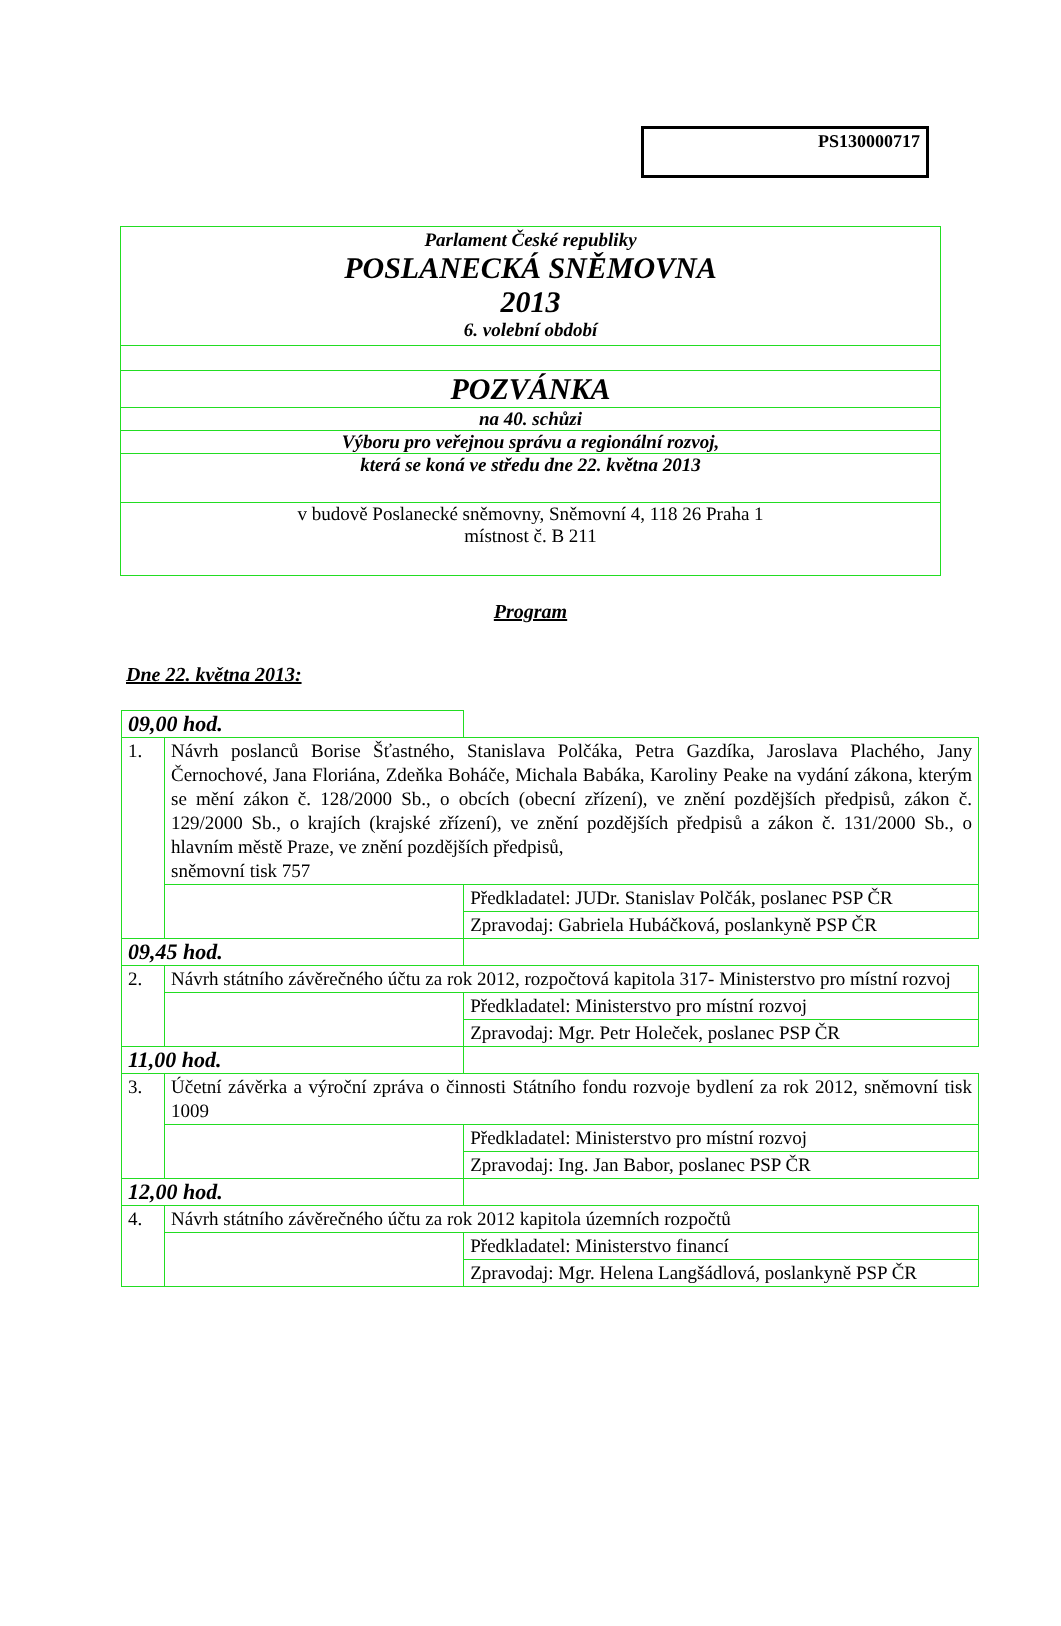PS130000717
| Parlament České republiky POSLANECKÁ SNĚMOVNA 2013 6. volební období |
| POZVÁNKA |
| na 40. schůzi |
| Výboru pro veřejnou správu a regionální rozvoj, |
| která se koná ve středu dne 22. května 2013 |
| v budově Poslanecké sněmovny, Sněmovní 4, 118 26 Praha 1 místnost č. B 211 |
Program
Dne 22. května 2013:
| 09,00 hod. | | | |
| 1. | Návrh poslanců Borise Šťastného, Stanislava Polčáka, Petra Gazdíka, Jaroslava Plachého, Jany Černochové, Jana Floriána, Zdeňka Boháče, Michala Babáka, Karoliny Peake na vydání zákona, kterým se mění zákon č. 128/2000 Sb., o obcích (obecní zřízení), ve znění pozdějších předpisů, zákon č. 129/2000 Sb., o krajích (krajské zřízení), ve znění pozdějších předpisů a zákon č. 131/2000 Sb., o hlavním městě Praze, ve znění pozdějších předpisů, sněmovní tisk 757 | | |
| | | | Předkladatel: JUDr. Stanislav Polčák, poslanec PSP ČR |
| | | | Zpravodaj: Gabriela Hubáčková, poslankyně PSP ČR |
| 09,45 hod. | | | |
| 2. | Návrh státního závěrečného účtu za rok 2012, rozpočtová kapitola 317- Ministerstvo pro místní rozvoj | | |
| | | | Předkladatel: Ministerstvo pro místní rozvoj |
| | | | Zpravodaj: Mgr. Petr Holeček, poslanec PSP ČR |
| 11,00 hod. | | | |
| 3. | Účetní závěrka a výroční zpráva o činnosti Státního fondu rozvoje bydlení za rok 2012, sněmovní tisk 1009 | | |
| | | | Předkladatel: Ministerstvo pro místní rozvoj |
| | | | Zpravodaj: Ing. Jan Babor, poslanec PSP ČR |
| 12,00 hod. | | | |
| 4. | Návrh státního závěrečného účtu za rok 2012 kapitola územních rozpočtů | | |
| | | | Předkladatel: Ministerstvo financí |
| | | | Zpravodaj: Mgr. Helena Langšádlová, poslankyně PSP ČR |